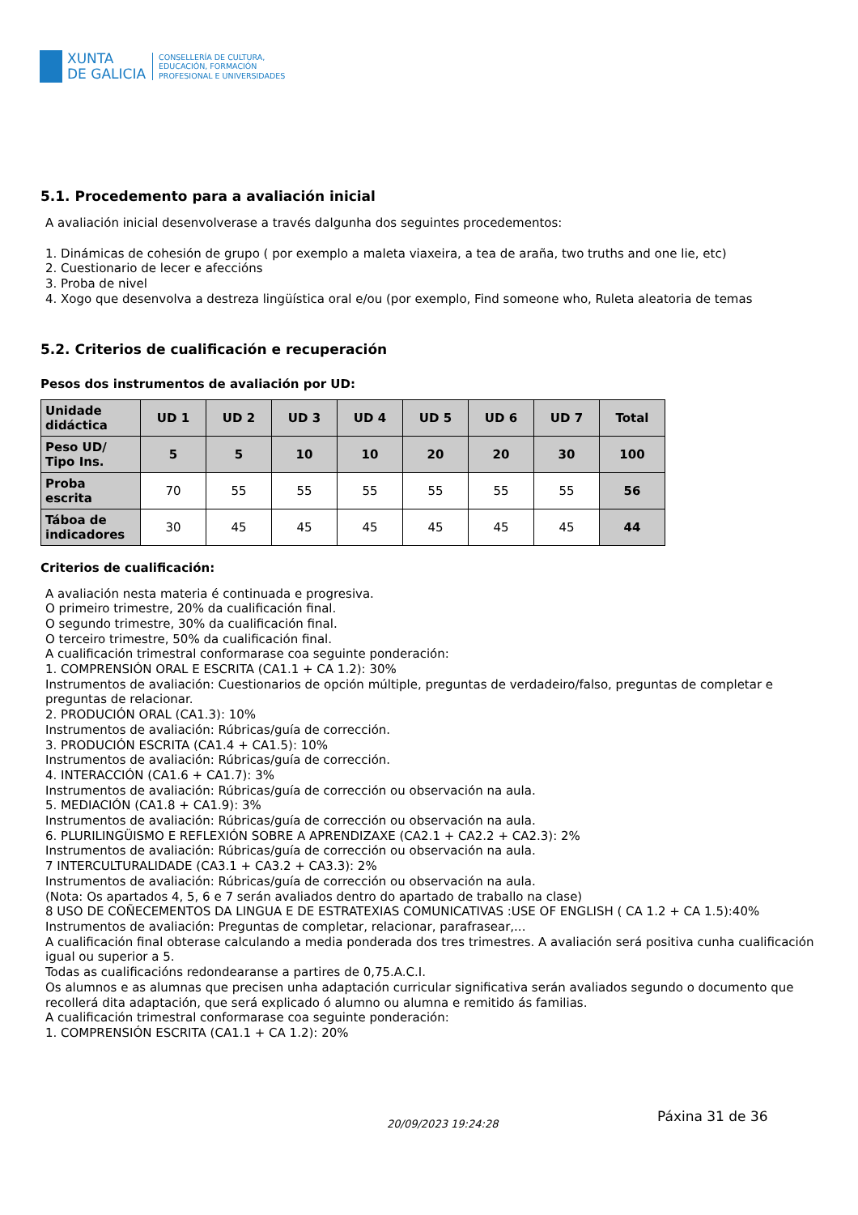XUNTA
DE GALICIA
CONSELLERÍA DE CULTURA,
EDUCACIÓN, FORMACIÓN
PROFESIONAL E UNIVERSIDADES
5.1. Procedemento para a avaliación inicial
A avaliación inicial desenvolverase a través dalgunha dos seguintes procedementos:
1. Dinámicas de cohesión de grupo ( por exemplo a maleta viaxeira, a tea de araña, two truths and one lie, etc)
2. Cuestionario de lecer e afeccións
3. Proba de nivel
4. Xogo que desenvolva a destreza lingüística oral e/ou (por exemplo, Find someone who, Ruleta aleatoria de temas
5.2. Criterios de cualificación e recuperación
Pesos dos instrumentos de avaliación por UD:
| Unidade didáctica | UD 1 | UD 2 | UD 3 | UD 4 | UD 5 | UD 6 | UD 7 | Total |
| --- | --- | --- | --- | --- | --- | --- | --- | --- |
| Peso UD/ Tipo Ins. | 5 | 5 | 10 | 10 | 20 | 20 | 30 | 100 |
| Proba escrita | 70 | 55 | 55 | 55 | 55 | 55 | 55 | 56 |
| Táboa de indicadores | 30 | 45 | 45 | 45 | 45 | 45 | 45 | 44 |
Criterios de cualificación:
A avaliación nesta materia é continuada e progresiva.
O primeiro trimestre, 20% da cualificación final.
O segundo trimestre, 30% da cualificación final.
O terceiro trimestre, 50% da cualificación final.
A cualificación trimestral conformarase coa seguinte ponderación:
1. COMPRENSIÓN ORAL E ESCRITA (CA1.1 + CA 1.2): 30%
Instrumentos de avaliación: Cuestionarios de opción múltiple, preguntas de verdadeiro/falso, preguntas de completar e preguntas de relacionar.
2. PRODUCIÓN ORAL (CA1.3): 10%
Instrumentos de avaliación: Rúbricas/guía de corrección.
3. PRODUCIÓN ESCRITA (CA1.4 + CA1.5): 10%
Instrumentos de avaliación: Rúbricas/guía de corrección.
4. INTERACCIÓN (CA1.6 + CA1.7): 3%
Instrumentos de avaliación: Rúbricas/guía de corrección ou observación na aula.
5. MEDIACIÓN (CA1.8 + CA1.9): 3%
Instrumentos de avaliación: Rúbricas/guía de corrección ou observación na aula.
6. PLURILINGÜISMO E REFLEXIÓN SOBRE A APRENDIZAXE (CA2.1 + CA2.2 + CA2.3): 2%
Instrumentos de avaliación: Rúbricas/guía de corrección ou observación na aula.
7 INTERCULTURALIDADE (CA3.1 + CA3.2 + CA3.3): 2%
Instrumentos de avaliación: Rúbricas/guía de corrección ou observación na aula.
(Nota: Os apartados 4, 5, 6 e 7 serán avaliados dentro do apartado de traballo na clase)
8 USO DE COÑECEMENTOS DA LINGUA E DE ESTRATEXIAS COMUNICATIVAS :USE OF ENGLISH ( CA 1.2 + CA 1.5):40%
Instrumentos de avaliación: Preguntas de completar, relacionar, parafrasear,...
A cualificación final obterase calculando a media ponderada dos tres trimestres. A avaliación será positiva cunha cualificación igual ou superior a 5.
Todas as cualificacións redondearanse a partires de 0,75.A.C.I.
Os alumnos e as alumnas que precisen unha adaptación curricular significativa serán avaliados segundo o documento que recollerá dita adaptación, que será explicado ó alumno ou alumna e remitido ás familias.
A cualificación trimestral conformarase coa seguinte ponderación:
1. COMPRENSIÓN ESCRITA (CA1.1 + CA 1.2): 20%
Páxina 31 de 36
20/09/2023 19:24:28